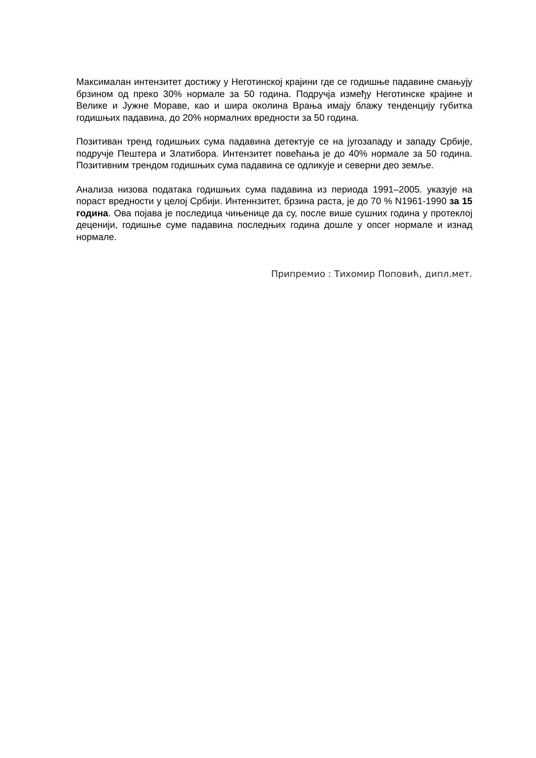Максималан интензитет достижу у Неготинској крајини где се годишње падавине смањују брзином од преко 30% нормале за 50 година. Подручја између Неготинске крајине и Велике и Јужне Мораве, као и шира околина Врања имају блажу тенденцију губитка годишњих падавина, до 20% нормалних вредности за 50 година.
Позитиван тренд годишњих сума падавина детектује се на југозападу и западу Србије, подручје Пештера и Златибора. Интензитет повећања је до 40% нормале за 50 година. Позитивним трендом годишњих сума падавина се одликује и северни део земље.
Анализа низова података годишњих сума падавина из периода 1991–2005. указује на пораст вредности у целој Србији. Интеннзитет, брзина раста, је до 70 % N1961-1990 за 15 година. Ова појава је последица чињенице да су, после више сушних година у протеклој деценији, годишње суме падавина последњих година дошле у опсег нормале и изнад нормале.
Припремио : Тихомир Поповић, дипл.мет.